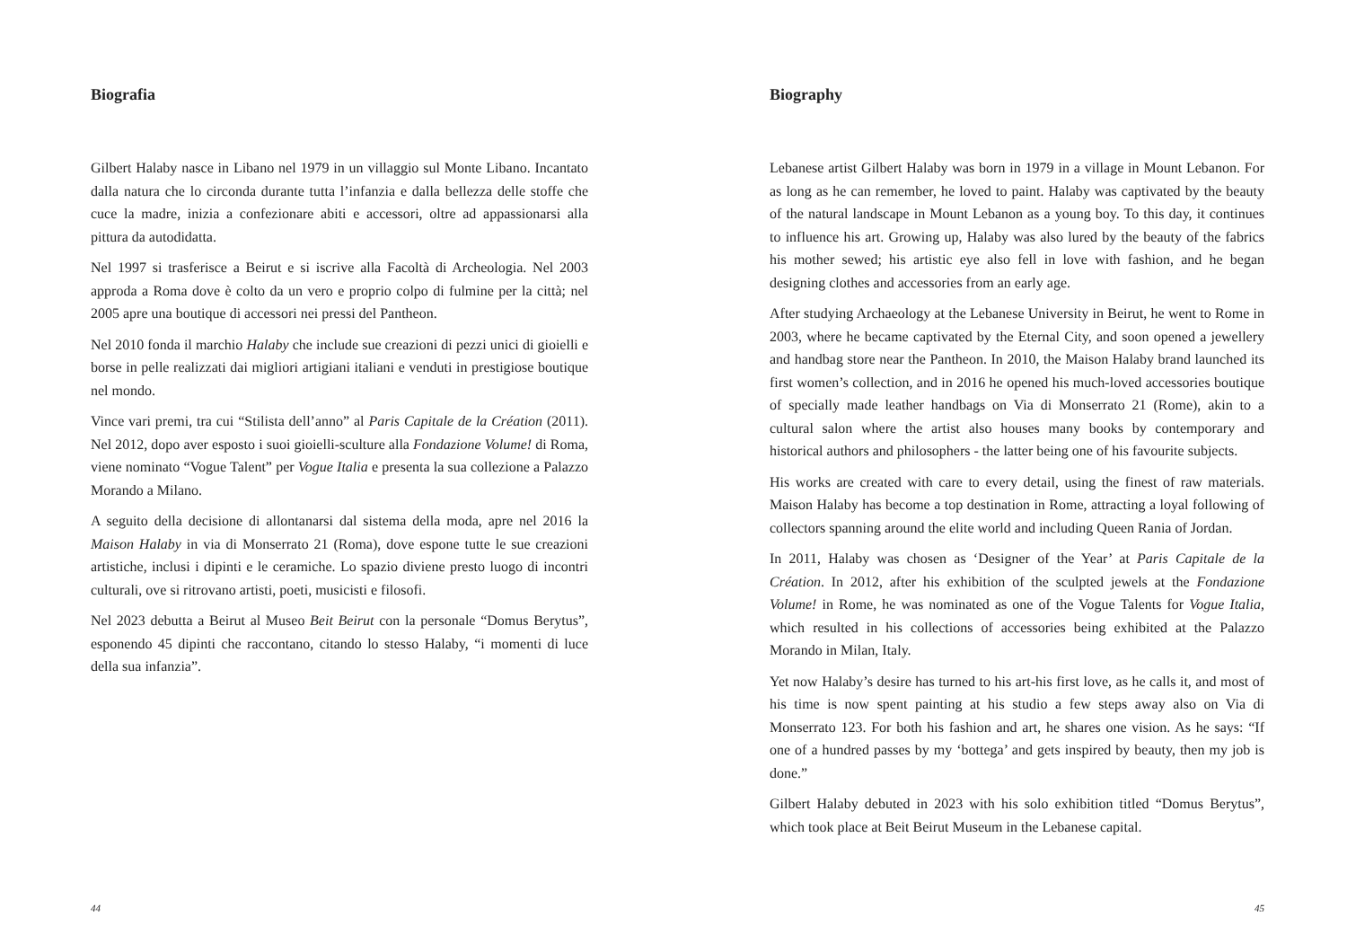Biografia
Gilbert Halaby nasce in Libano nel 1979 in un villaggio sul Monte Libano. Incantato dalla natura che lo circonda durante tutta l’infanzia e dalla bellezza delle stoffe che cuce la madre, inizia a confezionare abiti e accessori, oltre ad appassionarsi alla pittura da autodidatta.
Nel 1997 si trasferisce a Beirut e si iscrive alla Facoltà di Archeologia. Nel 2003 approda a Roma dove è colto da un vero e proprio colpo di fulmine per la città; nel 2005 apre una boutique di accessori nei pressi del Pantheon.
Nel 2010 fonda il marchio Halaby che include sue creazioni di pezzi unici di gioielli e borse in pelle realizzati dai migliori artigiani italiani e venduti in prestigiose boutique nel mondo.
Vince vari premi, tra cui “Stilista dell’anno” al Paris Capitale de la Création (2011). Nel 2012, dopo aver esposto i suoi gioielli-sculture alla Fondazione Volume! di Roma, viene nominato “Vogue Talent” per Vogue Italia e presenta la sua collezione a Palazzo Morando a Milano.
A seguito della decisione di allontanarsi dal sistema della moda, apre nel 2016 la Maison Halaby in via di Monserrato 21 (Roma), dove espone tutte le sue creazioni artistiche, inclusi i dipinti e le ceramiche. Lo spazio diviene presto luogo di incontri culturali, ove si ritrovano artisti, poeti, musicisti e filosofi.
Nel 2023 debutta a Beirut al Museo Beit Beirut con la personale “Domus Berytus”, esponendo 45 dipinti che raccontano, citando lo stesso Halaby, “i momenti di luce della sua infanzia”.
44
Biography
Lebanese artist Gilbert Halaby was born in 1979 in a village in Mount Lebanon. For as long as he can remember, he loved to paint. Halaby was captivated by the beauty of the natural landscape in Mount Lebanon as a young boy. To this day, it continues to influence his art. Growing up, Halaby was also lured by the beauty of the fabrics his mother sewed; his artistic eye also fell in love with fashion, and he began designing clothes and accessories from an early age.
After studying Archaeology at the Lebanese University in Beirut, he went to Rome in 2003, where he became captivated by the Eternal City, and soon opened a jewellery and handbag store near the Pantheon. In 2010, the Maison Halaby brand launched its first women’s collection, and in 2016 he opened his much-loved accessories boutique of specially made leather handbags on Via di Monserrato 21 (Rome), akin to a cultural salon where the artist also houses many books by contemporary and historical authors and philosophers - the latter being one of his favourite subjects.
His works are created with care to every detail, using the finest of raw materials. Maison Halaby has become a top destination in Rome, attracting a loyal following of collectors spanning around the elite world and including Queen Rania of Jordan.
In 2011, Halaby was chosen as ‘Designer of the Year’ at Paris Capitale de la Création. In 2012, after his exhibition of the sculpted jewels at the Fondazione Volume! in Rome, he was nominated as one of the Vogue Talents for Vogue Italia, which resulted in his collections of accessories being exhibited at the Palazzo Morando in Milan, Italy.
Yet now Halaby’s desire has turned to his art-his first love, as he calls it, and most of his time is now spent painting at his studio a few steps away also on Via di Monserrato 123. For both his fashion and art, he shares one vision. As he says: “If one of a hundred passes by my ‘bottega’ and gets inspired by beauty, then my job is done.”
Gilbert Halaby debuted in 2023 with his solo exhibition titled “Domus Berytus”, which took place at Beit Beirut Museum in the Lebanese capital.
45